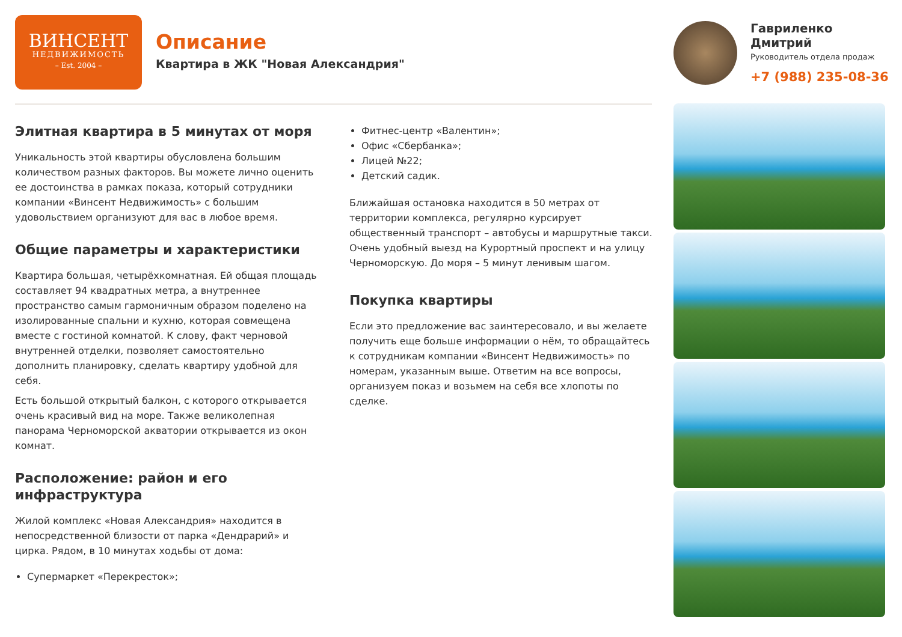ВИНСЕНТ
НЕДВИЖИМОСТЬ
– Est. 2004 –
Описание
Квартира в ЖК "Новая Александрия"
Гавриленко
Дмитрий
Руководитель отдела продаж
+7 (988) 235-08-36
Элитная квартира в 5 минутах от моря
Уникальность этой квартиры обусловлена большим количеством разных факторов. Вы можете лично оценить ее достоинства в рамках показа, который сотрудники компании «Винсент Недвижимость» с большим удовольствием организуют для вас в любое время.
Общие параметры и характеристики
Квартира большая, четырёхкомнатная. Ей общая площадь составляет 94 квадратных метра, а внутреннее пространство самым гармоничным образом поделено на изолированные спальни и кухню, которая совмещена вместе с гостиной комнатой. К слову, факт черновой внутренней отделки, позволяет самостоятельно дополнить планировку, сделать квартиру удобной для себя.
Есть большой открытый балкон, с которого открывается очень красивый вид на море. Также великолепная панорама Черноморской акватории открывается из окон комнат.
Расположение: район и его инфраструктура
Жилой комплекс «Новая Александрия» находится в непосредственной близости от парка «Дендрарий» и цирка. Рядом, в 10 минутах ходьбы от дома:
Супермаркет «Перекресток»;
Фитнес-центр «Валентин»;
Офис «Сбербанка»;
Лицей №22;
Детский садик.
Ближайшая остановка находится в 50 метрах от территории комплекса, регулярно курсирует общественный транспорт – автобусы и маршрутные такси. Очень удобный выезд на Курортный проспект и на улицу Черноморскую. До моря – 5 минут ленивым шагом.
Покупка квартиры
Если это предложение вас заинтересовало, и вы желаете получить еще больше информации о нём, то обращайтесь к сотрудникам компании «Винсент Недвижимость» по номерам, указанным выше. Ответим на все вопросы, организуем показ и возьмем на себя все хлопоты по сделке.